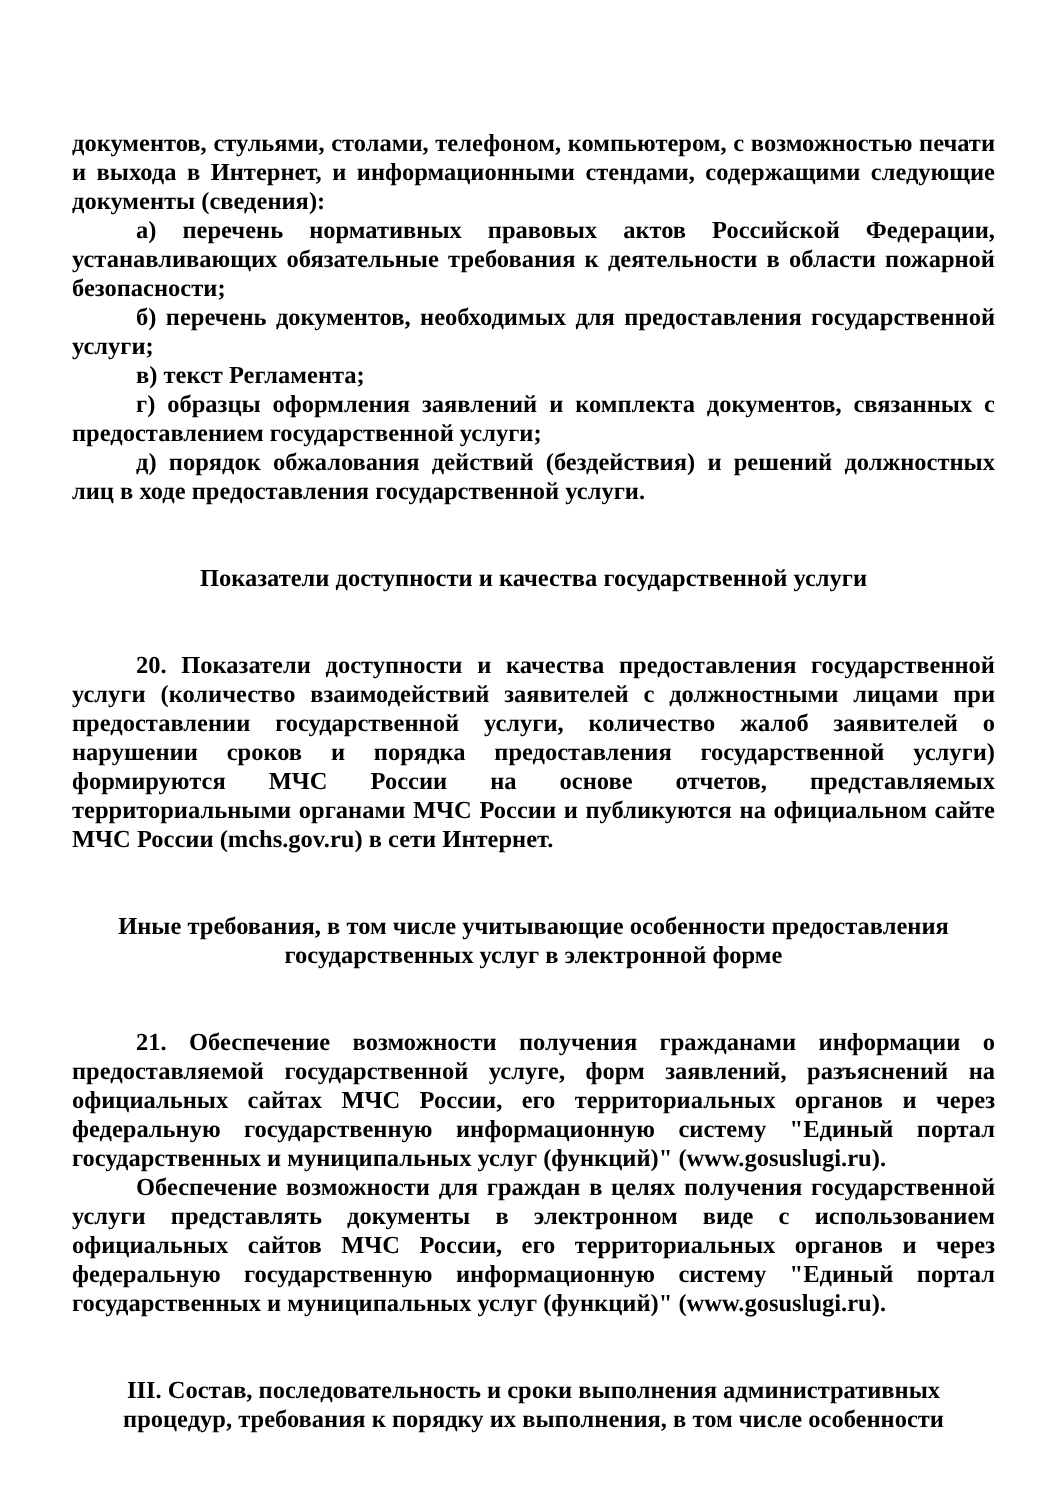документов, стульями, столами, телефоном, компьютером, с возможностью печати и выхода в Интернет, и информационными стендами, содержащими следующие документы (сведения):
а) перечень нормативных правовых актов Российской Федерации, устанавливающих обязательные требования к деятельности в области пожарной безопасности;
б) перечень документов, необходимых для предоставления государственной услуги;
в) текст Регламента;
г) образцы оформления заявлений и комплекта документов, связанных с предоставлением государственной услуги;
д) порядок обжалования действий (бездействия) и решений должностных лиц в ходе предоставления государственной услуги.
Показатели доступности и качества государственной услуги
20. Показатели доступности и качества предоставления государственной услуги (количество взаимодействий заявителей с должностными лицами при предоставлении государственной услуги, количество жалоб заявителей о нарушении сроков и порядка предоставления государственной услуги) формируются МЧС России на основе отчетов, представляемых территориальными органами МЧС России и публикуются на официальном сайте МЧС России (mchs.gov.ru) в сети Интернет.
Иные требования, в том числе учитывающие особенности предоставления государственных услуг в электронной форме
21. Обеспечение возможности получения гражданами информации о предоставляемой государственной услуге, форм заявлений, разъяснений на официальных сайтах МЧС России, его территориальных органов и через федеральную государственную информационную систему "Единый портал государственных и муниципальных услуг (функций)" (www.gosuslugi.ru).
Обеспечение возможности для граждан в целях получения государственной услуги представлять документы в электронном виде с использованием официальных сайтов МЧС России, его территориальных органов и через федеральную государственную информационную систему "Единый портал государственных и муниципальных услуг (функций)" (www.gosuslugi.ru).
III. Состав, последовательность и сроки выполнения административных процедур, требования к порядку их выполнения, в том числе особенности